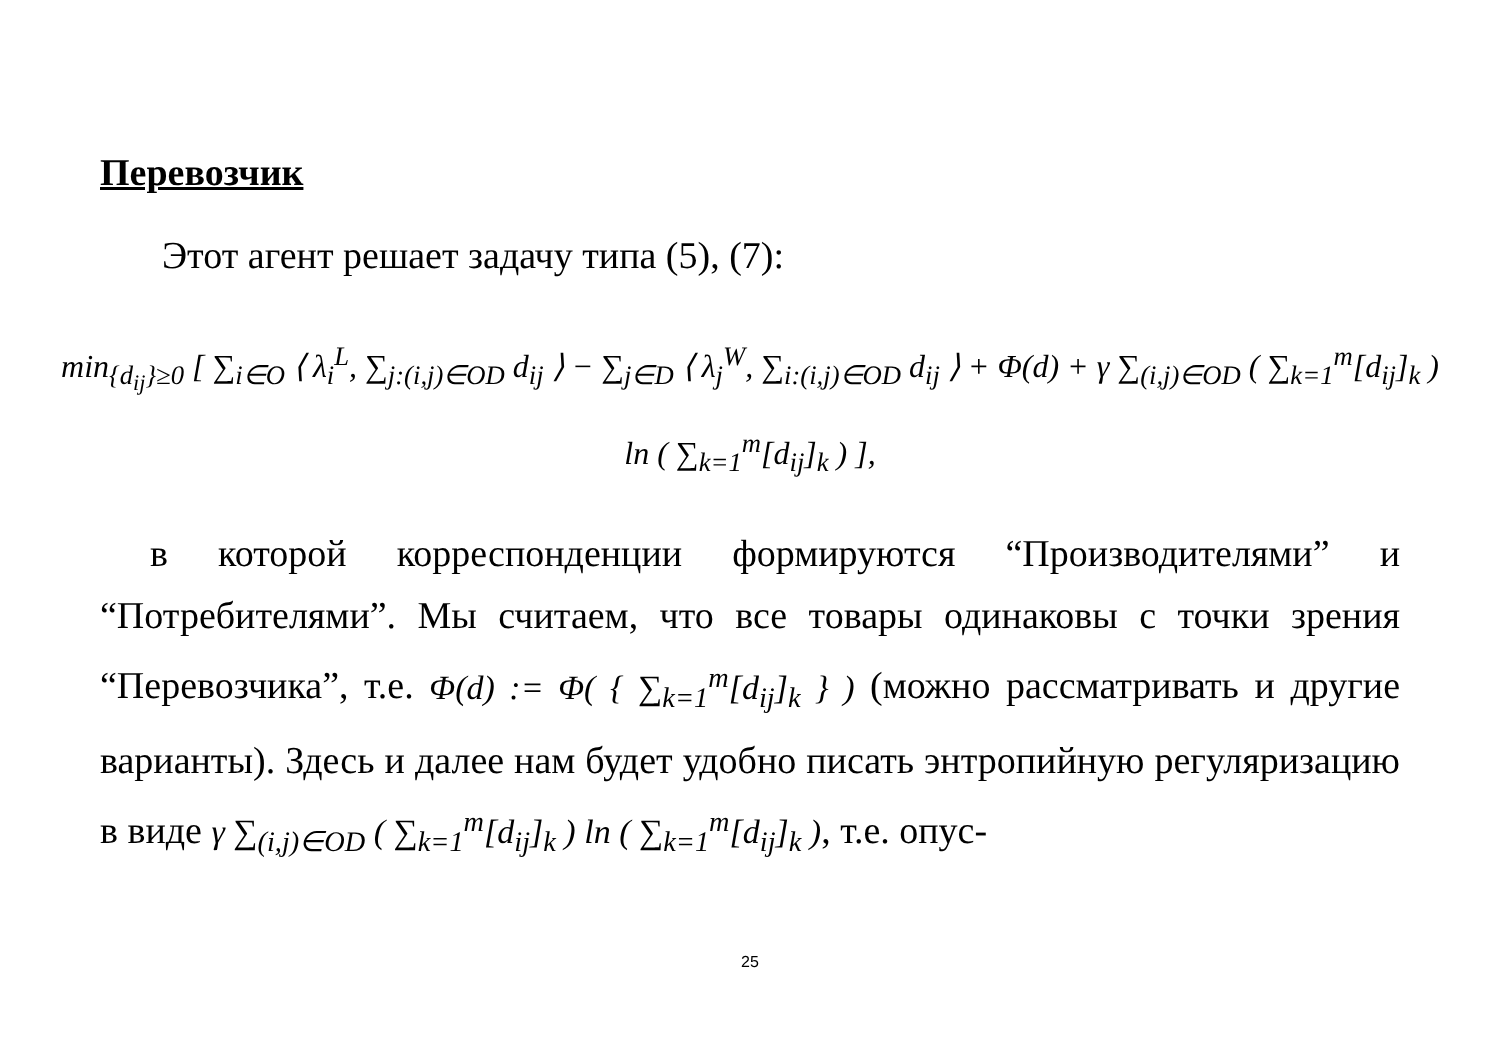Перевозчик
Этот агент решает задачу типа (5), (7):
min<sub>{d<sub>ij</sub>}≥0</sub> [ ∑<sub>i∈O</sub> ⟨ λ<sub>i</sub><sup>L</sup>, ∑<sub>j:(i,j)∈OD</sub> d<sub>ij</sub> ⟩ − ∑<sub>j∈D</sub> ⟨ λ<sub>j</sub><sup>W</sup>, ∑<sub>i:(i,j)∈OD</sub> d<sub>ij</sub> ⟩ + Φ(d) + γ ∑<sub>(i,j)∈OD</sub> ( ∑<sub>k=1</sub><sup>m</sup>[d<sub>ij</sub>]<sub>k</sub> ) ln ( ∑<sub>k=1</sub><sup>m</sup>[d<sub>ij</sub>]<sub>k</sub> ) ],
в которой корреспонденции формируются “Производителями” и “Потребителями”. Мы считаем, что все товары одинаковы с точки зрения “Перевозчика”, т.е. Φ(d) := Φ( { ∑<sub>k=1</sub><sup>m</sup>[d<sub>ij</sub>]<sub>k</sub> } ) (можно рассматривать и другие варианты). Здесь и далее нам будет удобно писать энтропийную регуляризацию в виде γ ∑<sub>(i,j)∈OD</sub> ( ∑<sub>k=1</sub><sup>m</sup>[d<sub>ij</sub>]<sub>k</sub> ) ln ( ∑<sub>k=1</sub><sup>m</sup>[d<sub>ij</sub>]<sub>k</sub> ), т.е. опус-
25